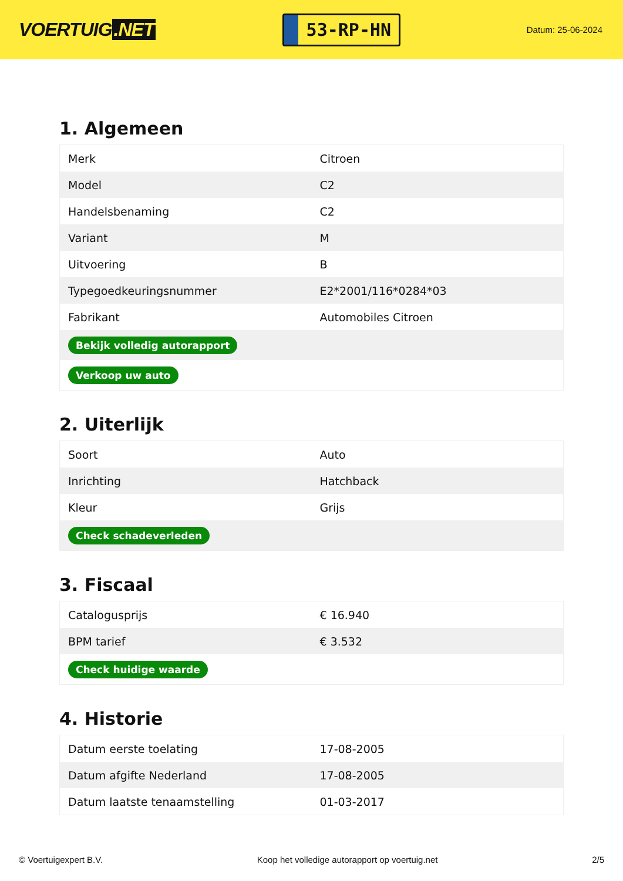VOERTUIG.NET
53-RP-HN
Datum: 25-06-2024
1. Algemeen
| Merk | Citroen |
| Model | C2 |
| Handelsbenaming | C2 |
| Variant | M |
| Uitvoering | B |
| Typegoedkeuringsnummer | E2*2001/116*0284*03 |
| Fabrikant | Automobiles Citroen |
| Bekijk volledig autorapport | |
| Verkoop uw auto | |
2. Uiterlijk
| Soort | Auto |
| Inrichting | Hatchback |
| Kleur | Grijs |
| Check schadeverleden | |
3. Fiscaal
| Catalogusprijs | € 16.940 |
| BPM tarief | € 3.532 |
| Check huidige waarde | |
4. Historie
| Datum eerste toelating | 17-08-2005 |
| Datum afgifte Nederland | 17-08-2005 |
| Datum laatste tenaamstelling | 01-03-2017 |
© Voertuigexpert B.V. Koop het volledige autorapport op voertuig.net 2/5